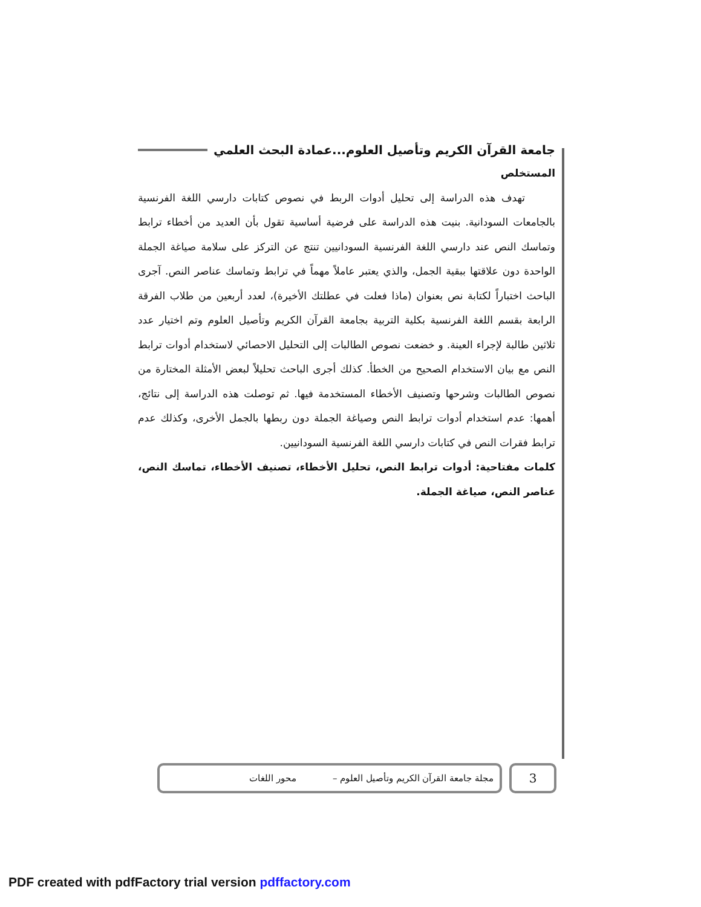جامعة القرآن الكريم وتأصيل العلوم...عمادة البحث العلمي
المستخلص
تهدف هذه الدراسة إلى تحليل أدوات الربط في نصوص كتابات دارسي اللغة الفرنسية بالجامعات السودانية. بنيت هذه الدراسة على فرضية أساسية تقول بأن العديد من أخطاء ترابط وتماسك النص عند دارسي اللغة الفرنسية السودانيين تنتج عن التركز على سلامة صياغة الجملة الواحدة دون علاقتها ببقية الجمل، والذي يعتبر عاملاً مهماً في ترابط وتماسك عناصر النص. آجرى الباحث اختباراً لكتابة نص بعنوان (ماذا فعلت في عطلتك الأخيرة)، لعدد أربعين من طلاب الفرقة الرابعة بقسم اللغة الفرنسية بكلية التربية بجامعة القرآن الكريم وتأصيل العلوم وتم اختيار عدد ثلاثين طالبة لإجراء العينة. و خضعت نصوص الطالبات إلى التحليل الاحصائي لاستخدام أدوات ترابط النص مع بيان الاستخدام الصحيح من الخطأ. كذلك أجرى الباحث تحليلاً لبعض الأمثلة المختارة من نصوص الطالبات وشرحها وتصنيف الأخطاء المستخدمة فيها. ثم توصلت هذه الدراسة إلى نتائج، أهمها: عدم استخدام أدوات ترابط النص وصياغة الجملة دون ربطها بالجمل الأخرى، وكذلك عدم ترابط فقرات النص في كتابات دارسي اللغة الفرنسية السودانيين.
كلمات مفتاحية: أدوات ترابط النص، تحليل الأخطاء، تصنيف الأخطاء، تماسك النص، عناصر النص، صياغة الجملة.
3
مجلة جامعة القرآن الكريم وتأصيل العلوم – محور اللغات
PDF created with pdfFactory trial version pdffactory.com